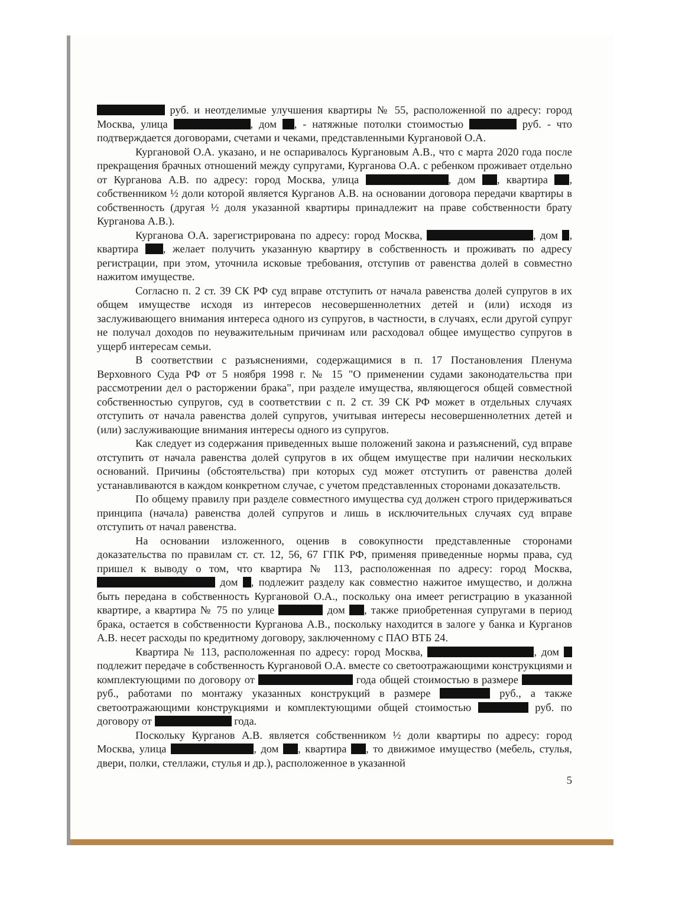руб. и неотделимые улучшения квартиры № 55, расположенной по адресу: город Москва, улица , дом , - натяжные потолки стоимостью руб. - что подтверждается договорами, счетами и чеками, представленными Кургановой О.А.
Кургановой О.А. указано, и не оспаривалось Кургановым А.В., что с марта 2020 года после прекращения брачных отношений между супругами, Курганова О.А. с ребенком проживает отдельно от Курганова А.В. по адресу: город Москва, улица , дом , квартира , собственником ½ доли которой является Курганов А.В. на основании договора передачи квартиры в собственность (другая ½ доля указанной квартиры принадлежит на праве собственности брату Курганова А.В.).
Курганова О.А. зарегистрирована по адресу: город Москва, , дом , квартира , желает получить указанную квартиру в собственность и проживать по адресу регистрации, при этом, уточнила исковые требования, отступив от равенства долей в совместно нажитом имуществе.
Согласно п. 2 ст. 39 СК РФ суд вправе отступить от начала равенства долей супругов в их общем имуществе исходя из интересов несовершеннолетних детей и (или) исходя из заслуживающего внимания интереса одного из супругов, в частности, в случаях, если другой супруг не получал доходов по неуважительным причинам или расходовал общее имущество супругов в ущерб интересам семьи.
В соответствии с разъяснениями, содержащимися в п. 17 Постановления Пленума Верховного Суда РФ от 5 ноября 1998 г. № 15 "О применении судами законодательства при рассмотрении дел о расторжении брака", при разделе имущества, являющегося общей совместной собственностью супругов, суд в соответствии с п. 2 ст. 39 СК РФ может в отдельных случаях отступить от начала равенства долей супругов, учитывая интересы несовершеннолетних детей и (или) заслуживающие внимания интересы одного из супругов.
Как следует из содержания приведенных выше положений закона и разъяснений, суд вправе отступить от начала равенства долей супругов в их общем имуществе при наличии нескольких оснований. Причины (обстоятельства) при которых суд может отступить от равенства долей устанавливаются в каждом конкретном случае, с учетом представленных сторонами доказательств.
По общему правилу при разделе совместного имущества суд должен строго придерживаться принципа (начала) равенства долей супругов и лишь в исключительных случаях суд вправе отступить от начал равенства.
На основании изложенного, оценив в совокупности представленные сторонами доказательства по правилам ст. ст. 12, 56, 67 ГПК РФ, применяя приведенные нормы права, суд пришел к выводу о том, что квартира № 113, расположенная по адресу: город Москва, дом , подлежит разделу как совместно нажитое имущество, и должна быть передана в собственность Кургановой О.А., поскольку она имеет регистрацию в указанной квартире, а квартира № 75 по улице дом , также приобретенная супругами в период брака, остается в собственности Курганова А.В., поскольку находится в залоге у банка и Курганов А.В. несет расходы по кредитному договору, заключенному с ПАО ВТБ 24.
Квартира № 113, расположенная по адресу: город Москва, , дом подлежит передаче в собственность Кургановой О.А. вместе со светоотражающими конструкциями и комплектующими по договору от года общей стоимостью в размере руб., работами по монтажу указанных конструкций в размере руб., а также светоотражающими конструкциями и комплектующими общей стоимостью руб. по договору от года.
Поскольку Курганов А.В. является собственником ½ доли квартиры по адресу: город Москва, улица , дом , квартира , то движимое имущество (мебель, стулья, двери, полки, стеллажи, стулья и др.), расположенное в указанной
5